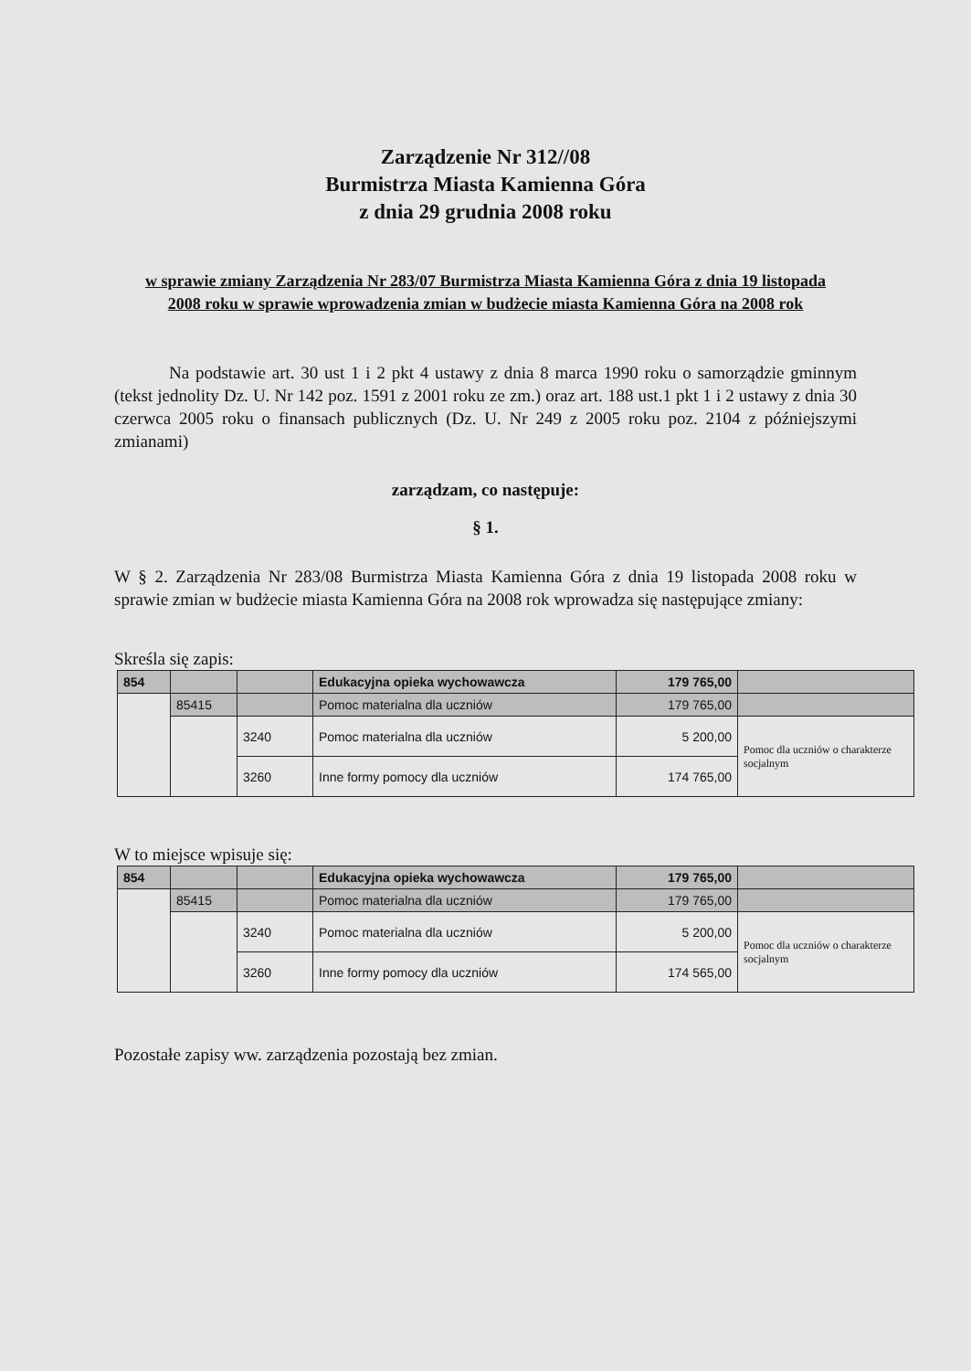Zarządzenie Nr 312//08
Burmistrza Miasta Kamienna Góra
z dnia 29 grudnia 2008 roku
w sprawie zmiany Zarządzenia Nr 283/07 Burmistrza Miasta Kamienna Góra z dnia 19 listopada 2008 roku w sprawie wprowadzenia zmian w budżecie miasta Kamienna Góra na 2008 rok
Na podstawie art. 30 ust 1 i 2 pkt 4 ustawy z dnia 8 marca 1990 roku o samorządzie gminnym (tekst jednolity Dz. U. Nr 142 poz. 1591 z 2001 roku ze zm.) oraz art. 188 ust.1 pkt 1 i 2 ustawy z dnia 30 czerwca 2005 roku o finansach publicznych (Dz. U. Nr 249 z 2005 roku poz. 2104 z późniejszymi zmianami)
zarządzam, co następuje:
§ 1.
W § 2. Zarządzenia Nr 283/08 Burmistrza Miasta Kamienna Góra z dnia 19 listopada 2008 roku w sprawie zmian w budżecie miasta Kamienna Góra na 2008 rok wprowadza się następujące zmiany:
Skreśla się zapis:
| 854 | | | Edukacyjna opieka wychowawcza | 179 765,00 | |
| | 85415 | | Pomoc materialna dla uczniów | 179 765,00 | |
| | | 3240 | Pomoc materialna dla uczniów | 5 200,00 | Pomoc dla uczniów o charakterze socjalnym |
| | | 3260 | Inne formy pomocy dla uczniów | 174 765,00 | |
W to miejsce wpisuje się:
| 854 | | | Edukacyjna opieka wychowawcza | 179 765,00 | |
| | 85415 | | Pomoc materialna dla uczniów | 179 765,00 | |
| | | 3240 | Pomoc materialna dla uczniów | 5 200,00 | Pomoc dla uczniów o charakterze socjalnym |
| | | 3260 | Inne formy pomocy dla uczniów | 174 565,00 | |
Pozostałe zapisy ww. zarządzenia pozostają bez zmian.